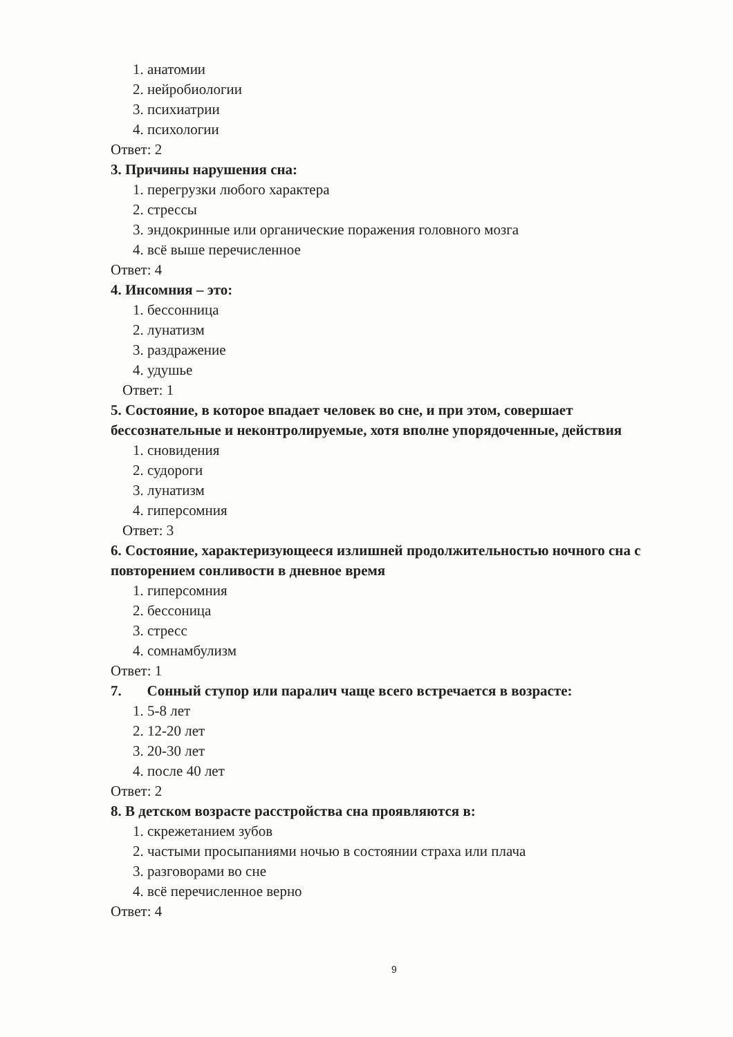1. анатомии
2. нейробиологии
3. психиатрии
4. психологии
Ответ: 2
3. Причины нарушения сна:
1. перегрузки любого характера
2. стрессы
3. эндокринные или органические поражения головного мозга
4. всё выше перечисленное
Ответ: 4
4. Инсомния – это:
1. бессонница
2. лунатизм
3. раздражение
4. удушье
Ответ: 1
5. Состояние, в которое впадает человек во сне, и при этом, совершает бессознательные и неконтролируемые, хотя вполне упорядоченные, действия
1. сновидения
2. судороги
3. лунатизм
4. гиперсомния
Ответ: 3
6. Состояние, характеризующееся излишней продолжительностью ночного сна с повторением сонливости в дневное время
1. гиперсомния
2. бессоница
3. стресс
4. сомнамбулизм
Ответ: 1
7. Сонный ступор или паралич чаще всего встречается в возрасте:
1. 5-8 лет
2. 12-20 лет
3. 20-30 лет
4. после 40 лет
Ответ: 2
8. В детском возрасте расстройства сна проявляются в:
1. скрежетанием зубов
2. частыми просыпаниями ночью в состоянии страха или плача
3. разговорами во сне
4. всё перечисленное верно
Ответ: 4
9